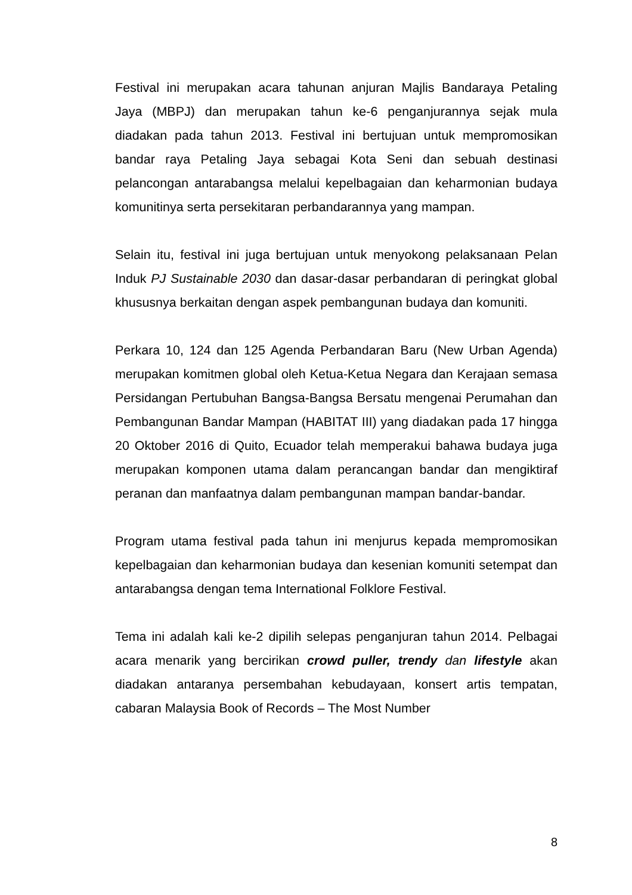Festival ini merupakan acara tahunan anjuran Majlis Bandaraya Petaling Jaya (MBPJ) dan merupakan tahun ke-6 penganjurannya sejak mula diadakan pada tahun 2013. Festival ini bertujuan untuk mempromosikan bandar raya Petaling Jaya sebagai Kota Seni dan sebuah destinasi pelancongan antarabangsa melalui kepelbagaian dan keharmonian budaya komunitinya serta persekitaran perbandarannya yang mampan.
Selain itu, festival ini juga bertujuan untuk menyokong pelaksanaan Pelan Induk PJ Sustainable 2030 dan dasar-dasar perbandaran di peringkat global khususnya berkaitan dengan aspek pembangunan budaya dan komuniti.
Perkara 10, 124 dan 125 Agenda Perbandaran Baru (New Urban Agenda) merupakan komitmen global oleh Ketua-Ketua Negara dan Kerajaan semasa Persidangan Pertubuhan Bangsa-Bangsa Bersatu mengenai Perumahan dan Pembangunan Bandar Mampan (HABITAT III) yang diadakan pada 17 hingga 20 Oktober 2016 di Quito, Ecuador telah memperakui bahawa budaya juga merupakan komponen utama dalam perancangan bandar dan mengiktiraf peranan dan manfaatnya dalam pembangunan mampan bandar-bandar.
Program utama festival pada tahun ini menjurus kepada mempromosikan kepelbagaian dan keharmonian budaya dan kesenian komuniti setempat dan antarabangsa dengan tema International Folklore Festival.
Tema ini adalah kali ke-2 dipilih selepas penganjuran tahun 2014. Pelbagai acara menarik yang bercirikan crowd puller, trendy dan lifestyle akan diadakan antaranya persembahan kebudayaan, konsert artis tempatan, cabaran Malaysia Book of Records – The Most Number
8